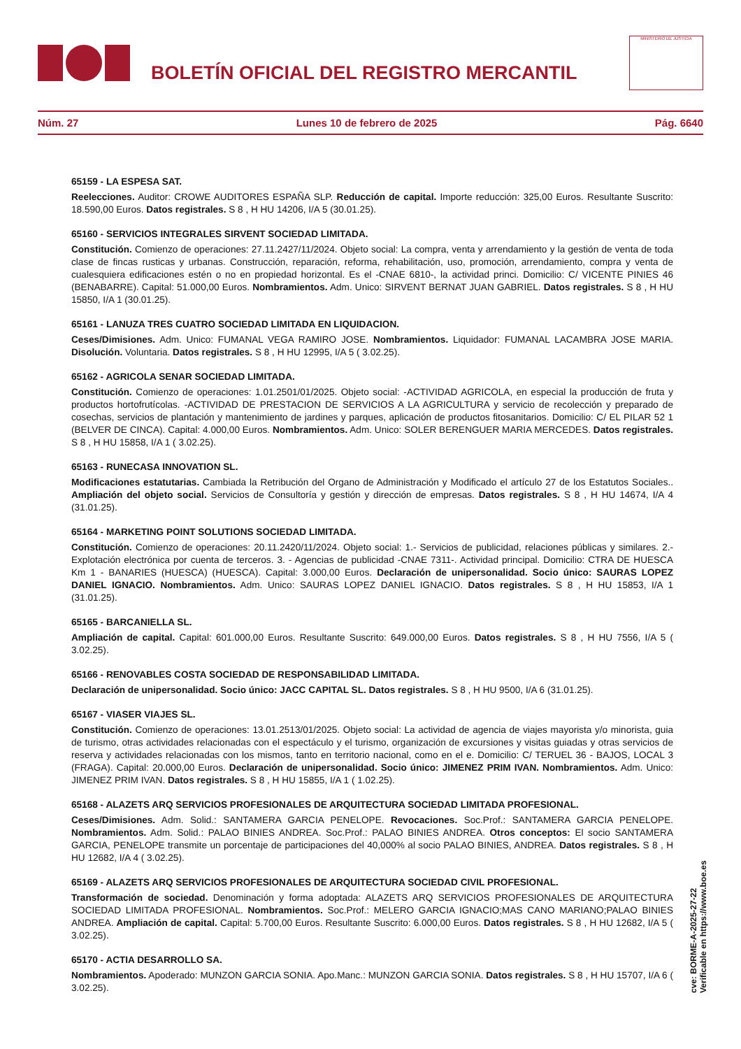BOLETÍN OFICIAL DEL REGISTRO MERCANTIL
MINISTERIO DE JUSTICIA
Núm. 27 Lunes 10 de febrero de 2025 Pág. 6640
65159 - LA ESPESA SAT.
Reelecciones. Auditor: CROWE AUDITORES ESPAÑA SLP. Reducción de capital. Importe reducción: 325,00 Euros. Resultante Suscrito: 18.590,00 Euros. Datos registrales. S 8 , H HU 14206, I/A 5 (30.01.25).
65160 - SERVICIOS INTEGRALES SIRVENT SOCIEDAD LIMITADA.
Constitución. Comienzo de operaciones: 27.11.2427/11/2024. Objeto social: La compra, venta y arrendamiento y la gestión de venta de toda clase de fincas rusticas y urbanas. Construcción, reparación, reforma, rehabilitación, uso, promoción, arrendamiento, compra y venta de cualesquiera edificaciones estén o no en propiedad horizontal. Es el -CNAE 6810-, la actividad princi. Domicilio: C/ VICENTE PINIES 46 (BENABARRE). Capital: 51.000,00 Euros. Nombramientos. Adm. Unico: SIRVENT BERNAT JUAN GABRIEL. Datos registrales. S 8 , H HU 15850, I/A 1 (30.01.25).
65161 - LANUZA TRES CUATRO SOCIEDAD LIMITADA EN LIQUIDACION.
Ceses/Dimisiones. Adm. Unico: FUMANAL VEGA RAMIRO JOSE. Nombramientos. Liquidador: FUMANAL LACAMBRA JOSE MARIA. Disolución. Voluntaria. Datos registrales. S 8 , H HU 12995, I/A 5 ( 3.02.25).
65162 - AGRICOLA SENAR SOCIEDAD LIMITADA.
Constitución. Comienzo de operaciones: 1.01.2501/01/2025. Objeto social: -ACTIVIDAD AGRICOLA, en especial la producción de fruta y productos hortofrutícolas. -ACTIVIDAD DE PRESTACION DE SERVICIOS A LA AGRICULTURA y servicio de recolección y preparado de cosechas, servicios de plantación y mantenimiento de jardines y parques, aplicación de productos fitosanitarios. Domicilio: C/ EL PILAR 52 1 (BELVER DE CINCA). Capital: 4.000,00 Euros. Nombramientos. Adm. Unico: SOLER BERENGUER MARIA MERCEDES. Datos registrales. S 8 , H HU 15858, I/A 1 ( 3.02.25).
65163 - RUNECASA INNOVATION SL.
Modificaciones estatutarias. Cambiada la Retribución del Organo de Administración y Modificado el artículo 27 de los Estatutos Sociales.. Ampliación del objeto social. Servicios de Consultoría y gestión y dirección de empresas. Datos registrales. S 8 , H HU 14674, I/A 4 (31.01.25).
65164 - MARKETING POINT SOLUTIONS SOCIEDAD LIMITADA.
Constitución. Comienzo de operaciones: 20.11.2420/11/2024. Objeto social: 1.- Servicios de publicidad, relaciones públicas y similares. 2.- Explotación electrónica por cuenta de terceros. 3. - Agencias de publicidad -CNAE 7311-. Actividad principal. Domicilio: CTRA DE HUESCA Km 1 - BANARIES (HUESCA) (HUESCA). Capital: 3.000,00 Euros. Declaración de unipersonalidad. Socio único: SAURAS LOPEZ DANIEL IGNACIO. Nombramientos. Adm. Unico: SAURAS LOPEZ DANIEL IGNACIO. Datos registrales. S 8 , H HU 15853, I/A 1 (31.01.25).
65165 - BARCANIELLA SL.
Ampliación de capital. Capital: 601.000,00 Euros. Resultante Suscrito: 649.000,00 Euros. Datos registrales. S 8 , H HU 7556, I/A 5 ( 3.02.25).
65166 - RENOVABLES COSTA SOCIEDAD DE RESPONSABILIDAD LIMITADA.
Declaración de unipersonalidad. Socio único: JACC CAPITAL SL. Datos registrales. S 8 , H HU 9500, I/A 6 (31.01.25).
65167 - VIASER VIAJES SL.
Constitución. Comienzo de operaciones: 13.01.2513/01/2025. Objeto social: La actividad de agencia de viajes mayorista y/o minorista, guia de turismo, otras actividades relacionadas con el espectáculo y el turismo, organización de excursiones y visitas guiadas y otras servicios de reserva y actividades relacionadas con los mismos, tanto en territorio nacional, como en el e. Domicilio: C/ TERUEL 36 - BAJOS, LOCAL 3 (FRAGA). Capital: 20.000,00 Euros. Declaración de unipersonalidad. Socio único: JIMENEZ PRIM IVAN. Nombramientos. Adm. Unico: JIMENEZ PRIM IVAN. Datos registrales. S 8 , H HU 15855, I/A 1 ( 1.02.25).
65168 - ALAZETS ARQ SERVICIOS PROFESIONALES DE ARQUITECTURA SOCIEDAD LIMITADA PROFESIONAL.
Ceses/Dimisiones. Adm. Solid.: SANTAMERA GARCIA PENELOPE. Revocaciones. Soc.Prof.: SANTAMERA GARCIA PENELOPE. Nombramientos. Adm. Solid.: PALAO BINIES ANDREA. Soc.Prof.: PALAO BINIES ANDREA. Otros conceptos: El socio SANTAMERA GARCIA, PENELOPE transmite un porcentaje de participaciones del 40,000% al socio PALAO BINIES, ANDREA. Datos registrales. S 8 , H HU 12682, I/A 4 ( 3.02.25).
65169 - ALAZETS ARQ SERVICIOS PROFESIONALES DE ARQUITECTURA SOCIEDAD CIVIL PROFESIONAL.
Transformación de sociedad. Denominación y forma adoptada: ALAZETS ARQ SERVICIOS PROFESIONALES DE ARQUITECTURA SOCIEDAD LIMITADA PROFESIONAL. Nombramientos. Soc.Prof.: MELERO GARCIA IGNACIO;MAS CANO MARIANO;PALAO BINIES ANDREA. Ampliación de capital. Capital: 5.700,00 Euros. Resultante Suscrito: 6.000,00 Euros. Datos registrales. S 8 , H HU 12682, I/A 5 ( 3.02.25).
65170 - ACTIA DESARROLLO SA.
Nombramientos. Apoderado: MUNZON GARCIA SONIA. Apo.Manc.: MUNZON GARCIA SONIA. Datos registrales. S 8 , H HU 15707, I/A 6 ( 3.02.25).
cve: BORME-A-2025-27-22
Verificable en https://www.boe.es